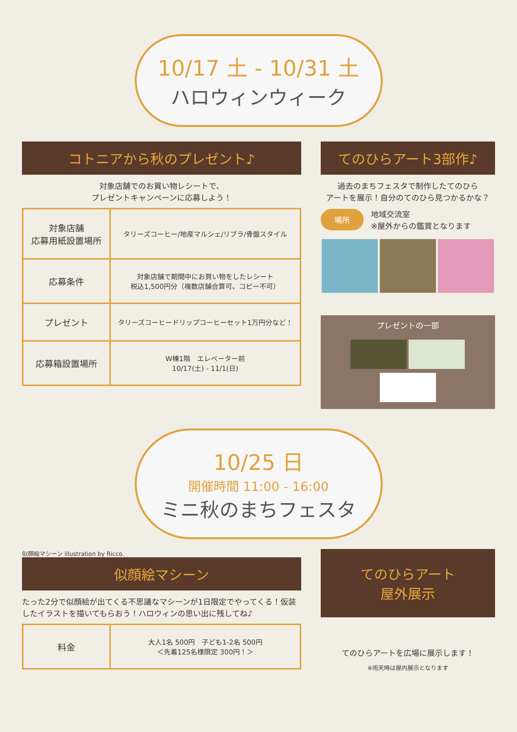10/17 土 - 10/31 土
ハロウィンウィーク
コトニアから秋のプレゼント♪
対象店舗でのお買い物レシートで、
プレゼントキャンペーンに応募しよう！
| 対象店舗 応募用紙設置場所 | タリーズコーヒー/地産マルシェ/リブラ/骨盤スタイル |
| 応募条件 | 対象店舗で期間中にお買い物をしたレシート 税込1,500円分（複数店舗合算可、コピー不可） |
| プレゼント | タリーズコーヒードリップコーヒーセット1万円分など！ |
| 応募箱設置場所 | W棟1階 エレベーター前 10/17(土) - 11/1(日) |
てのひらアート3部作♪
過去のまちフェスタで制作したてのひら
アートを展示！自分のてのひら見つかるかな？
場所
地域交流室
※屋外からの鑑賞となります
プレゼントの一部
10/25 日
開催時間 11:00 - 16:00
ミニ秋のまちフェスタ
似顔絵マシーン illustration by Ricco.
似顔絵マシーン
たった2分で似顔絵が出てくる不思議なマシーンが1日限定でやってくる！仮装したイラストを描いてもらおう！ハロウィンの思い出に残してね♪
| 料金 | 大人1名 500円 子ども1-2名 500円 ＜先着125名様限定 300円！＞ |
てのひらアート
屋外展示
てのひらアートを広場に展示します！
※雨天時は屋内展示となります